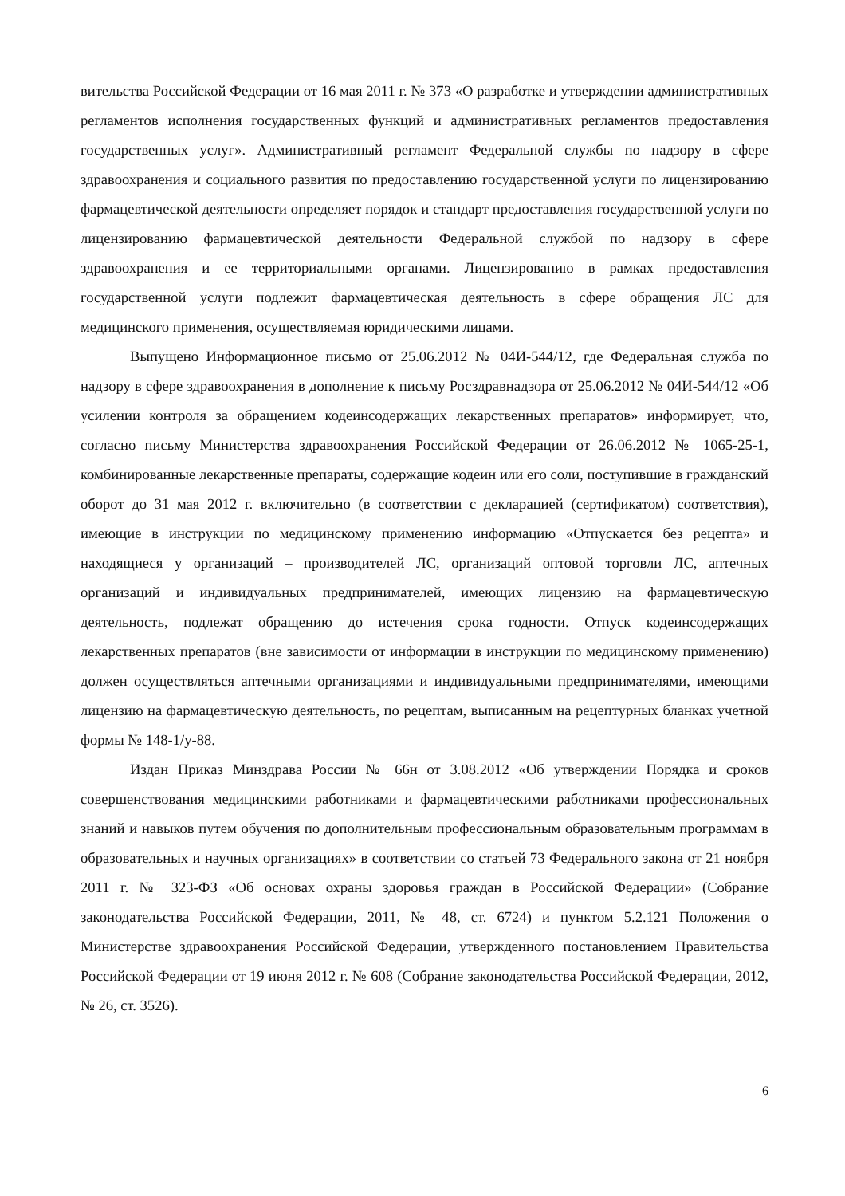вительства Российской Федерации от 16 мая 2011 г. № 373 «О разработке и утверждении административных регламентов исполнения государственных функций и административных регламентов предоставления государственных услуг». Административный регламент Федеральной службы по надзору в сфере здравоохранения и социального развития по предоставлению государственной услуги по лицензированию фармацевтической деятельности определяет порядок и стандарт предоставления государственной услуги по лицензированию фармацевтической деятельности Федеральной службой по надзору в сфере здравоохранения и ее территориальными органами. Лицензированию в рамках предоставления государственной услуги подлежит фармацевтическая деятельность в сфере обращения ЛС для медицинского применения, осуществляемая юридическими лицами.
Выпущено Информационное письмо от 25.06.2012 № 04И-544/12, где Федеральная служба по надзору в сфере здравоохранения в дополнение к письму Росздравнадзора от 25.06.2012 № 04И-544/12 «Об усилении контроля за обращением кодеинсодержащих лекарственных препаратов» информирует, что, согласно письму Министерства здравоохранения Российской Федерации от 26.06.2012 № 1065-25-1, комбинированные лекарственные препараты, содержащие кодеин или его соли, поступившие в гражданский оборот до 31 мая 2012 г. включительно (в соответствии с декларацией (сертификатом) соответствия), имеющие в инструкции по медицинскому применению информацию «Отпускается без рецепта» и находящиеся у организаций – производителей ЛС, организаций оптовой торговли ЛС, аптечных организаций и индивидуальных предпринимателей, имеющих лицензию на фармацевтическую деятельность, подлежат обращению до истечения срока годности. Отпуск кодеинсодержащих лекарственных препаратов (вне зависимости от информации в инструкции по медицинскому применению) должен осуществляться аптечными организациями и индивидуальными предпринимателями, имеющими лицензию на фармацевтическую деятельность, по рецептам, выписанным на рецептурных бланках учетной формы № 148-1/у-88.
Издан Приказ Минздрава России № 66н от 3.08.2012 «Об утверждении Порядка и сроков совершенствования медицинскими работниками и фармацевтическими работниками профессиональных знаний и навыков путем обучения по дополнительным профессиональным образовательным программам в образовательных и научных организациях» в соответствии со статьей 73 Федерального закона от 21 ноября 2011 г. № 323-ФЗ «Об основах охраны здоровья граждан в Российской Федерации» (Собрание законодательства Российской Федерации, 2011, № 48, ст. 6724) и пунктом 5.2.121 Положения о Министерстве здравоохранения Российской Федерации, утвержденного постановлением Правительства Российской Федерации от 19 июня 2012 г. № 608 (Собрание законодательства Российской Федерации, 2012, № 26, ст. 3526).
6